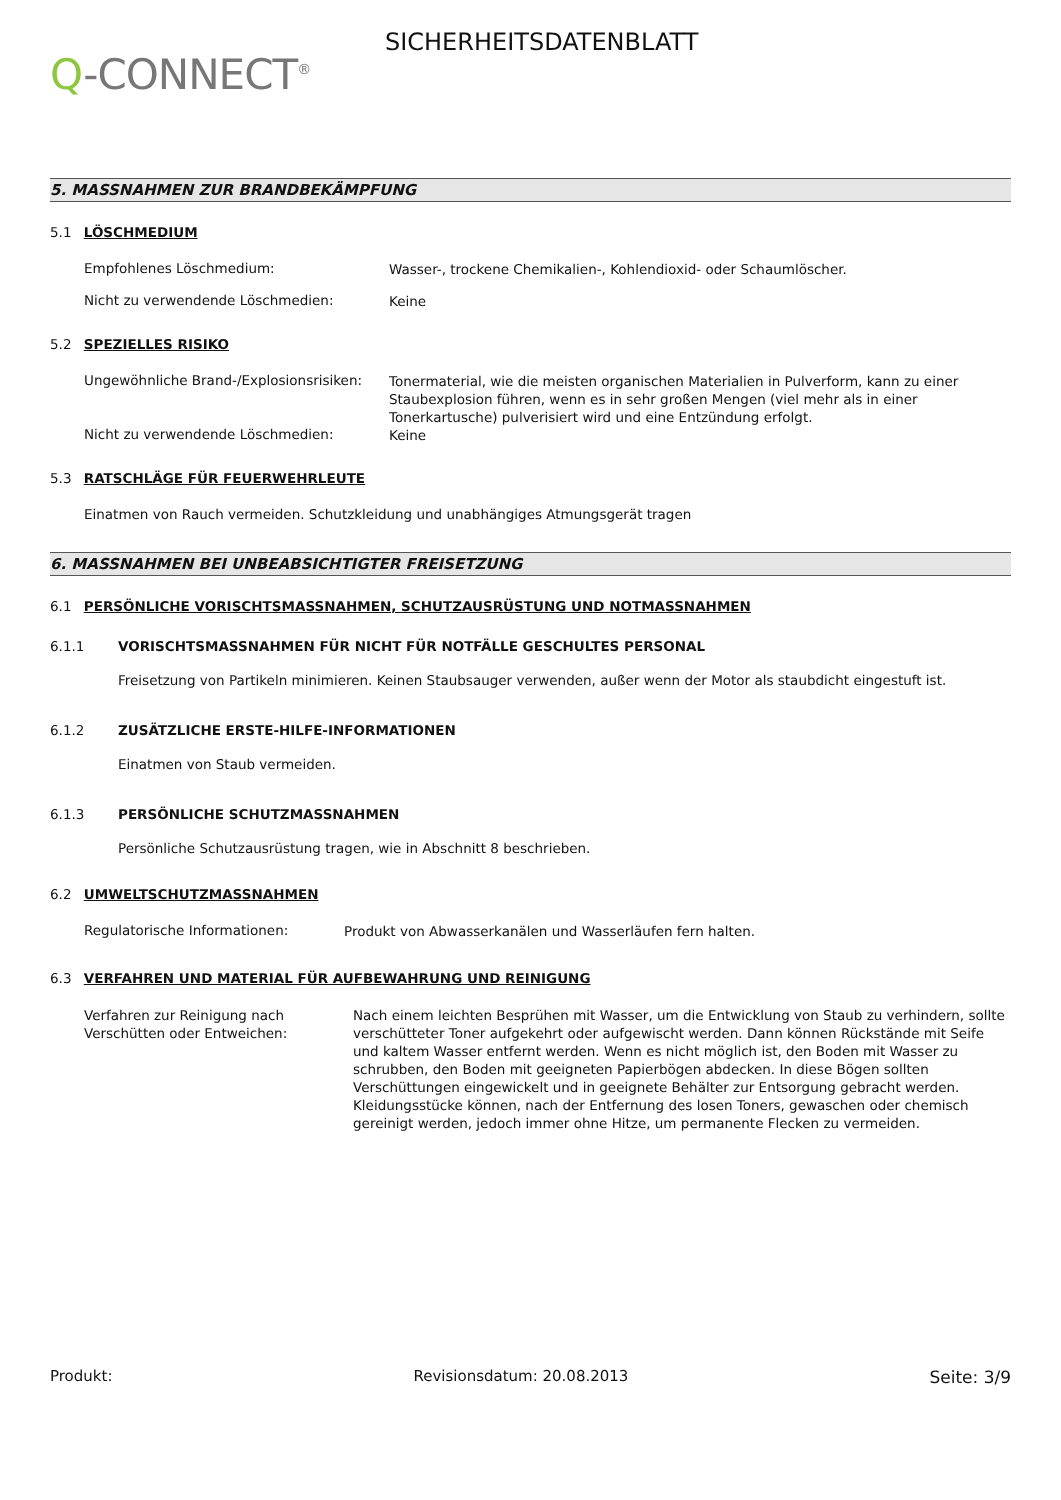Q-CONNECT<sup>®</sup>
SICHERHEITSDATENBLATT
5. MASSNAHMEN ZUR BRANDBEKÄMPFUNG
5.1 LÖSCHMEDIUM
Empfohlenes Löschmedium:
Wasser-, trockene Chemikalien-, Kohlendioxid- oder Schaumlöscher.
Nicht zu verwendende Löschmedien:
Keine
5.2 SPEZIELLES RISIKO
Ungewöhnliche Brand-/Explosionsrisiken:
Tonermaterial, wie die meisten organischen Materialien in Pulverform, kann zu einer Staubexplosion führen, wenn es in sehr großen Mengen (viel mehr als in einer Tonerkartusche) pulverisiert wird und eine Entzündung erfolgt.
Nicht zu verwendende Löschmedien:
Keine
5.3 RATSCHLÄGE FÜR FEUERWEHRLEUTE
Einatmen von Rauch vermeiden. Schutzkleidung und unabhängiges Atmungsgerät tragen
6. MASSNAHMEN BEI UNBEABSICHTIGTER FREISETZUNG
6.1 PERSÖNLICHE VORISCHTSMASSNAHMEN, SCHUTZAUSRÜSTUNG UND NOTMASSNAHMEN
6.1.1 VORISCHTSMASSNAHMEN FÜR NICHT FÜR NOTFÄLLE GESCHULTES PERSONAL
Freisetzung von Partikeln minimieren. Keinen Staubsauger verwenden, außer wenn der Motor als staubdicht eingestuft ist.
6.1.2 ZUSÄTZLICHE ERSTE-HILFE-INFORMATIONEN
Einatmen von Staub vermeiden.
6.1.3 PERSÖNLICHE SCHUTZMASSNAHMEN
Persönliche Schutzausrüstung tragen, wie in Abschnitt 8 beschrieben.
6.2 UMWELTSCHUTZMASSNAHMEN
Regulatorische Informationen:
Produkt von Abwasserkanälen und Wasserläufen fern halten.
6.3 VERFAHREN UND MATERIAL FÜR AUFBEWAHRUNG UND REINIGUNG
Verfahren zur Reinigung nach Verschütten oder Entweichen:
Nach einem leichten Besprühen mit Wasser, um die Entwicklung von Staub zu verhindern, sollte verschütteter Toner aufgekehrt oder aufgewischt werden. Dann können Rückstände mit Seife und kaltem Wasser entfernt werden. Wenn es nicht möglich ist, den Boden mit Wasser zu schrubben, den Boden mit geeigneten Papierbögen abdecken. In diese Bögen sollten Verschüttungen eingewickelt und in geeignete Behälter zur Entsorgung gebracht werden. Kleidungsstücke können, nach der Entfernung des losen Toners, gewaschen oder chemisch gereinigt werden, jedoch immer ohne Hitze, um permanente Flecken zu vermeiden.
Produkt: Revisionsdatum: 20.08.2013 Seite: 3/9